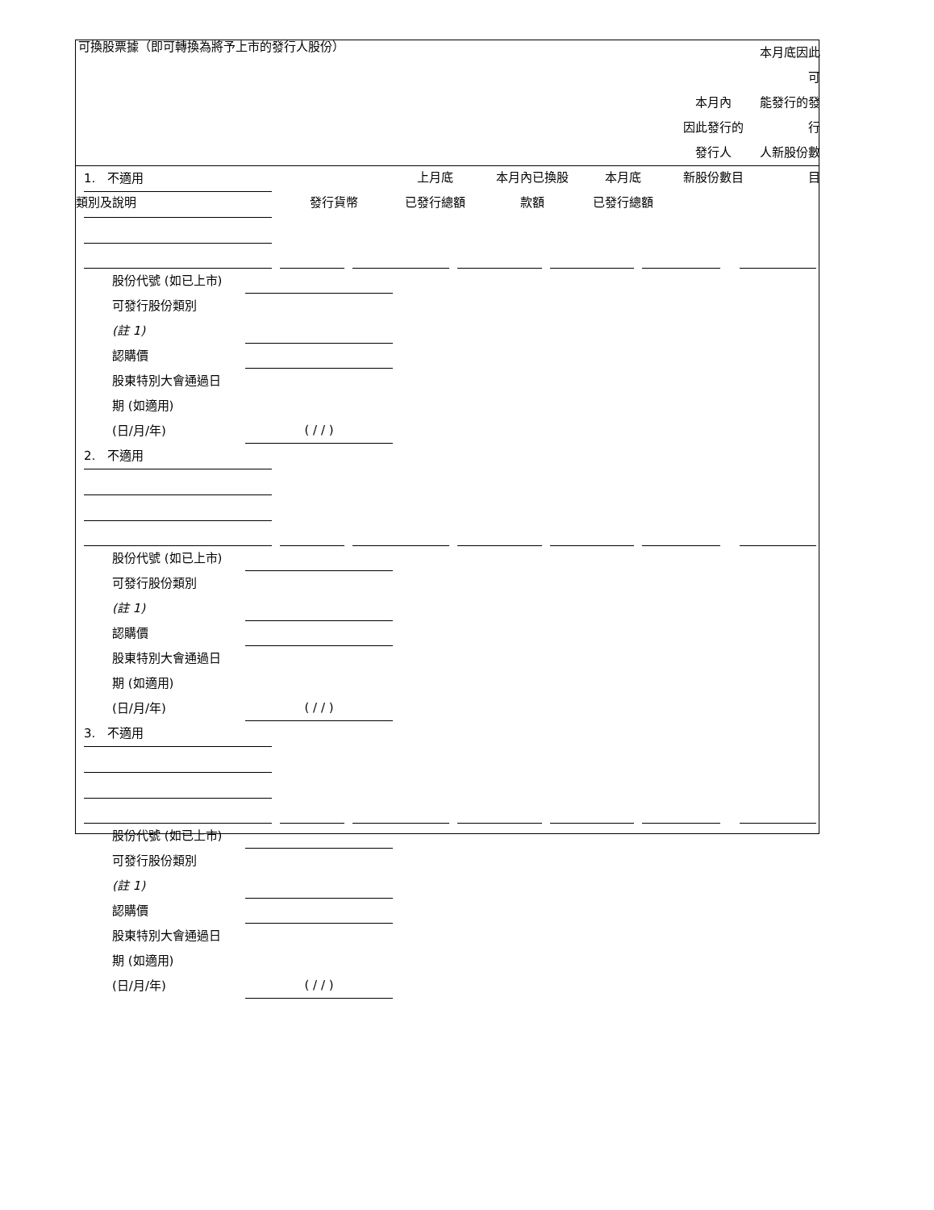可換股票據（即可轉換為將予上市的發行人股份）
類別及說明
發行貨幣
上月底
已發行總額
本月內已換股
款額
本月底
已發行總額
本月內
因此發行的
發行人
新股份數目
本月底因此可
能發行的發行
人新股份數目
1. 不適用
股份代號 (如已上市)
可發行股份類別
(註 1)
認購價
股東特別大會通過日
期 (如適用)
(日/月/年) ( / / )
2. 不適用
股份代號 (如已上市)
可發行股份類別
(註 1)
認購價
股東特別大會通過日
期 (如適用)
(日/月/年) ( / / )
3. 不適用
股份代號 (如已上市)
可發行股份類別
(註 1)
認購價
股東特別大會通過日
期 (如適用)
(日/月/年) ( / / )